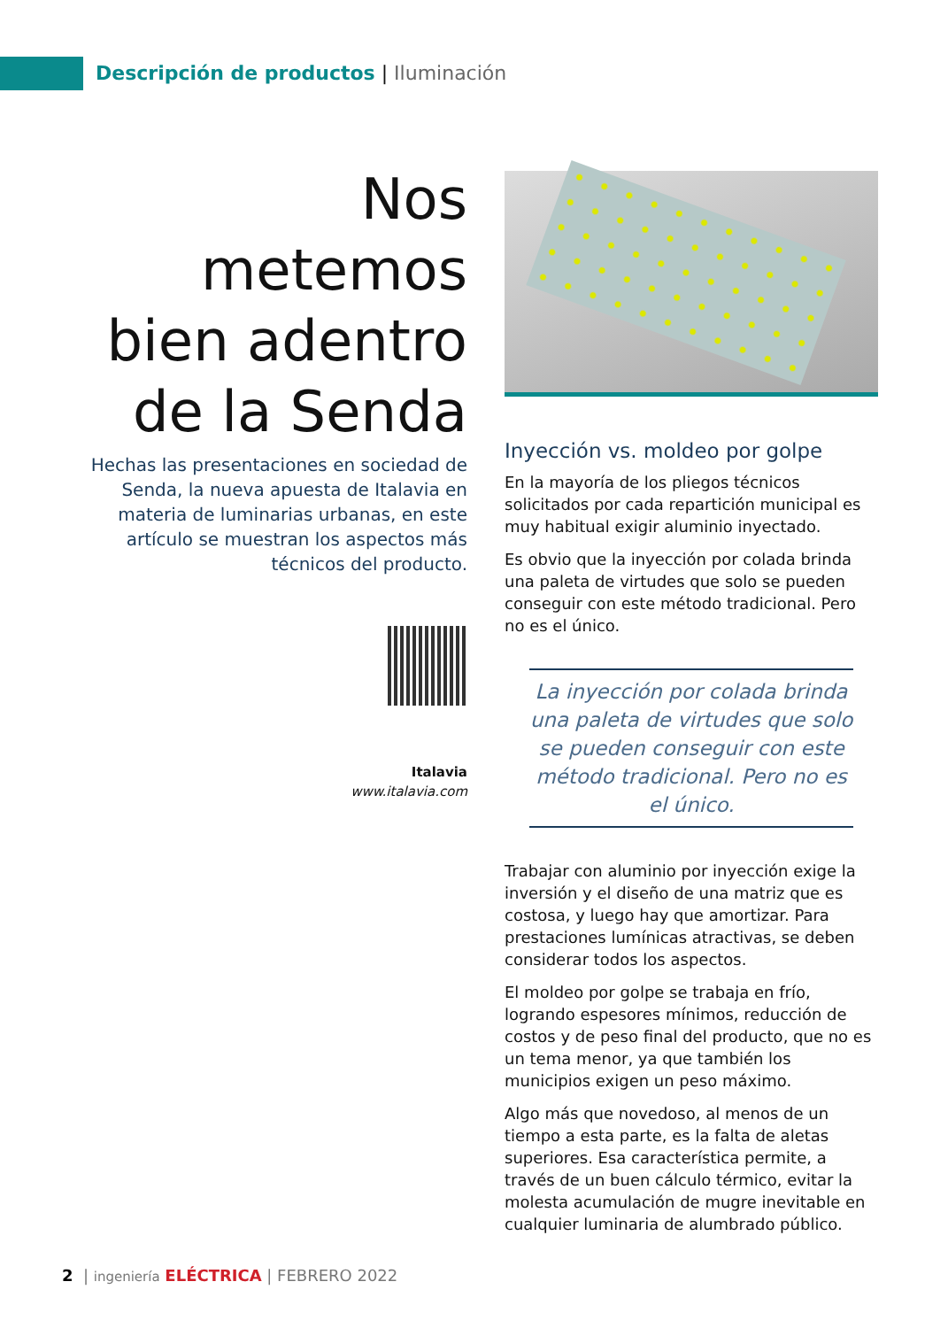Descripción de productos | Iluminación
Nos metemos bien adentro de la Senda
Hechas las presentaciones en sociedad de Senda, la nueva apuesta de Italavia en materia de luminarias urbanas, en este artículo se muestran los aspectos más técnicos del producto.
Italavia
www.italavia.com
Inyección vs. moldeo por golpe
En la mayoría de los pliegos técnicos solicitados por cada repartición municipal es muy habitual exigir aluminio inyectado.
Es obvio que la inyección por colada brinda una paleta de virtudes que solo se pueden conseguir con este método tradicional. Pero no es el único.
La inyección por colada brinda una paleta de virtudes que solo se pueden conseguir con este método tradicional. Pero no es el único.
Trabajar con aluminio por inyección exige la inversión y el diseño de una matriz que es costosa, y luego hay que amortizar. Para prestaciones lumínicas atractivas, se deben considerar todos los aspectos.
El moldeo por golpe se trabaja en frío, logrando espesores mínimos, reducción de costos y de peso final del producto, que no es un tema menor, ya que también los municipios exigen un peso máximo.
Algo más que novedoso, al menos de un tiempo a esta parte, es la falta de aletas superiores. Esa característica permite, a través de un buen cálculo térmico, evitar la molesta acumulación de mugre inevitable en cualquier luminaria de alumbrado público.
2 | ingeniería ELÉCTRICA | FEBRERO 2022